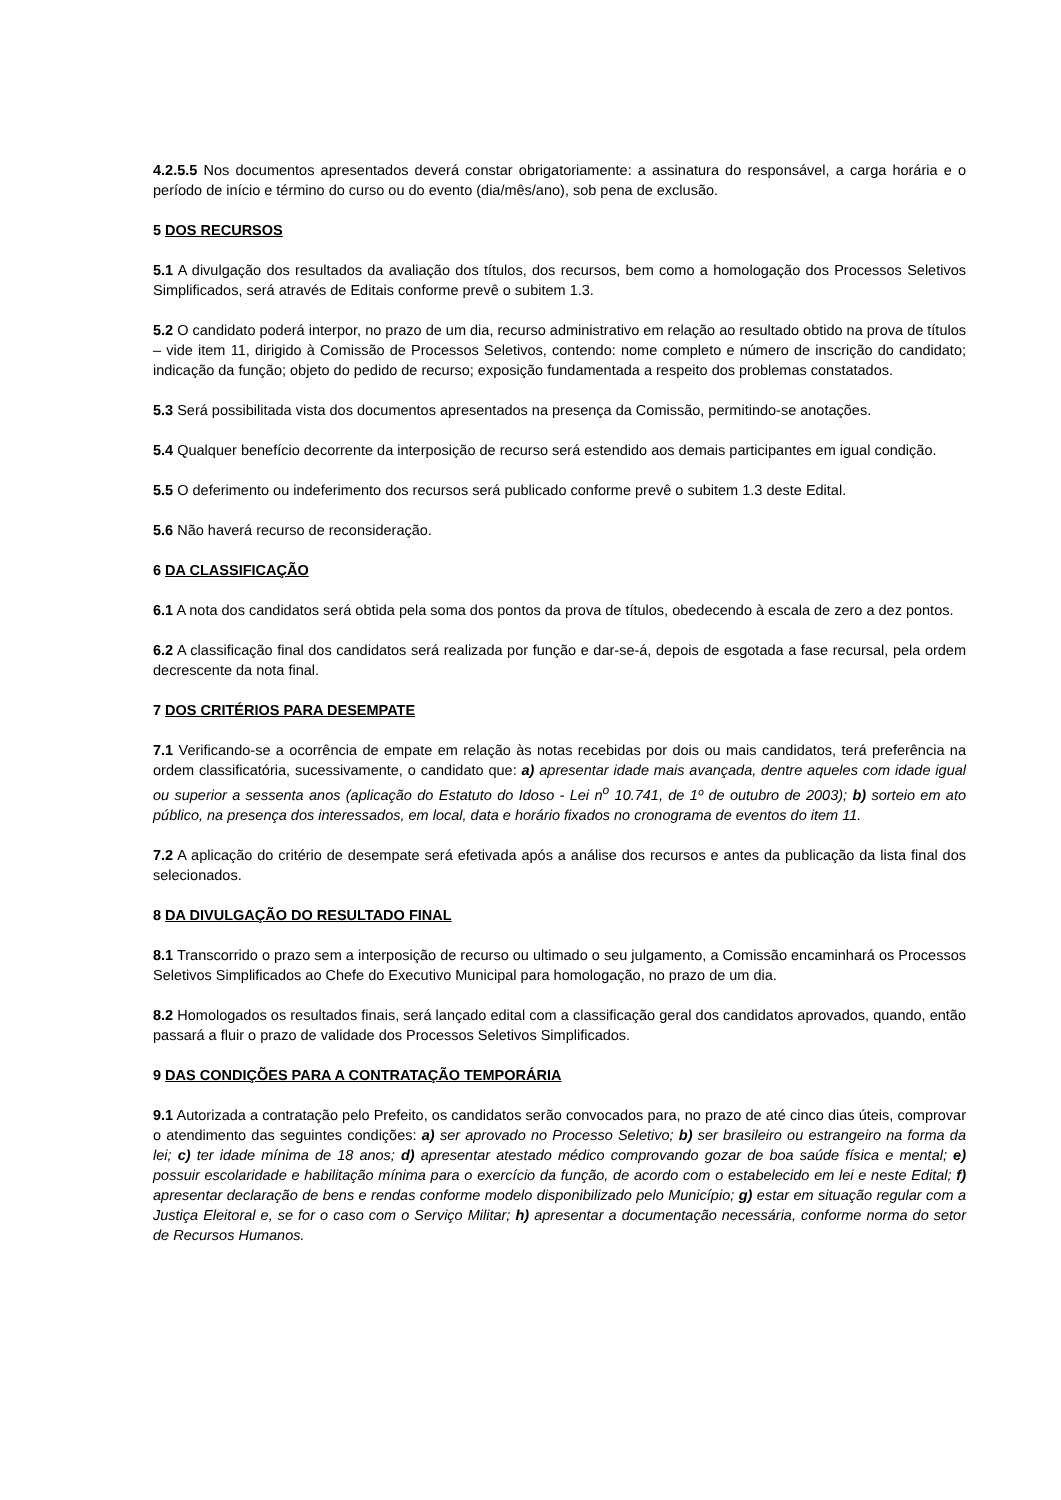4.2.5.5 Nos documentos apresentados deverá constar obrigatoriamente: a assinatura do responsável, a carga horária e o período de início e término do curso ou do evento (dia/mês/ano), sob pena de exclusão.
5 DOS RECURSOS
5.1 A divulgação dos resultados da avaliação dos títulos, dos recursos, bem como a homologação dos Processos Seletivos Simplificados, será através de Editais conforme prevê o subitem 1.3.
5.2 O candidato poderá interpor, no prazo de um dia, recurso administrativo em relação ao resultado obtido na prova de títulos – vide item 11, dirigido à Comissão de Processos Seletivos, contendo: nome completo e número de inscrição do candidato; indicação da função; objeto do pedido de recurso; exposição fundamentada a respeito dos problemas constatados.
5.3 Será possibilitada vista dos documentos apresentados na presença da Comissão, permitindo-se anotações.
5.4 Qualquer benefício decorrente da interposição de recurso será estendido aos demais participantes em igual condição.
5.5 O deferimento ou indeferimento dos recursos será publicado conforme prevê o subitem 1.3 deste Edital.
5.6 Não haverá recurso de reconsideração.
6 DA CLASSIFICAÇÃO
6.1 A nota dos candidatos será obtida pela soma dos pontos da prova de títulos, obedecendo à escala de zero a dez pontos.
6.2 A classificação final dos candidatos será realizada por função e dar-se-á, depois de esgotada a fase recursal, pela ordem decrescente da nota final.
7 DOS CRITÉRIOS PARA DESEMPATE
7.1 Verificando-se a ocorrência de empate em relação às notas recebidas por dois ou mais candidatos, terá preferência na ordem classificatória, sucessivamente, o candidato que: a) apresentar idade mais avançada, dentre aqueles com idade igual ou superior a sessenta anos (aplicação do Estatuto do Idoso - Lei n<sup>o</sup> 10.741, de 1º de outubro de 2003); b) sorteio em ato público, na presença dos interessados, em local, data e horário fixados no cronograma de eventos do item 11.
7.2 A aplicação do critério de desempate será efetivada após a análise dos recursos e antes da publicação da lista final dos selecionados.
8 DA DIVULGAÇÃO DO RESULTADO FINAL
8.1 Transcorrido o prazo sem a interposição de recurso ou ultimado o seu julgamento, a Comissão encaminhará os Processos Seletivos Simplificados ao Chefe do Executivo Municipal para homologação, no prazo de um dia.
8.2 Homologados os resultados finais, será lançado edital com a classificação geral dos candidatos aprovados, quando, então passará a fluir o prazo de validade dos Processos Seletivos Simplificados.
9 DAS CONDIÇÕES PARA A CONTRATAÇÃO TEMPORÁRIA
9.1 Autorizada a contratação pelo Prefeito, os candidatos serão convocados para, no prazo de até cinco dias úteis, comprovar o atendimento das seguintes condições: a) ser aprovado no Processo Seletivo; b) ser brasileiro ou estrangeiro na forma da lei; c) ter idade mínima de 18 anos; d) apresentar atestado médico comprovando gozar de boa saúde física e mental; e) possuir escolaridade e habilitação mínima para o exercício da função, de acordo com o estabelecido em lei e neste Edital; f) apresentar declaração de bens e rendas conforme modelo disponibilizado pelo Município; g) estar em situação regular com a Justiça Eleitoral e, se for o caso com o Serviço Militar; h) apresentar a documentação necessária, conforme norma do setor de Recursos Humanos.